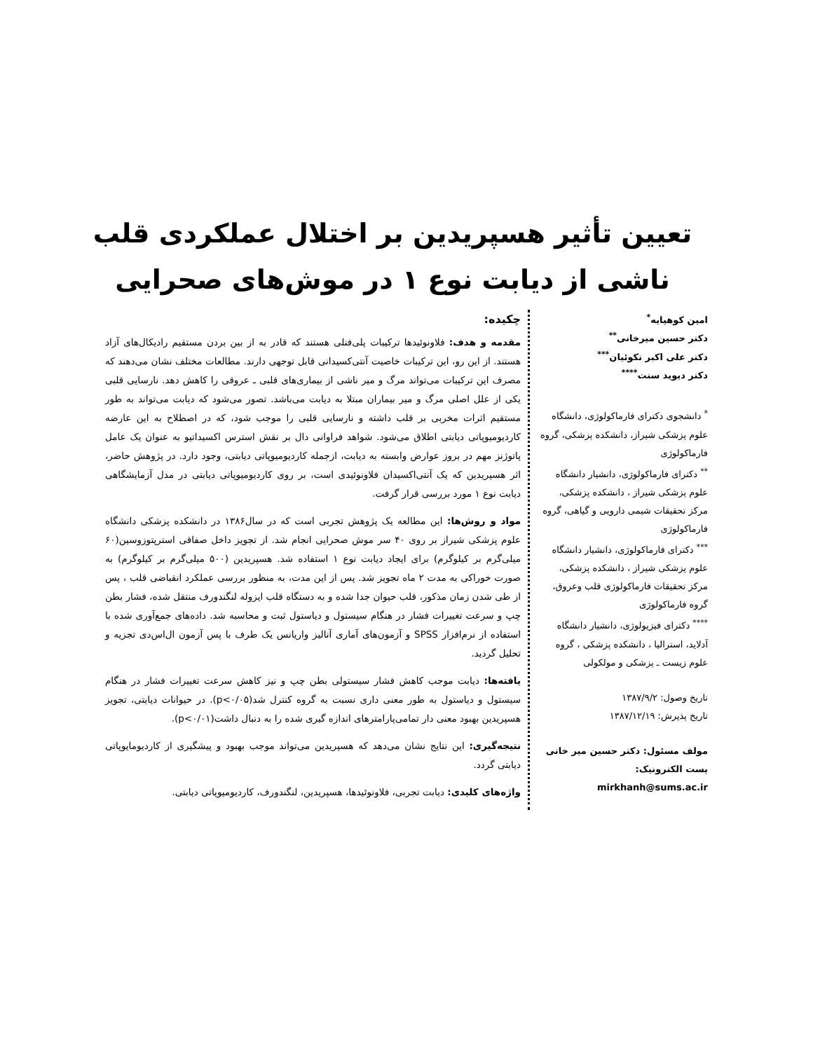تعیین تأثیر هسپریدین بر اختلال عملکردی قلب
ناشی از دیابت نوع ۱ در موش‌های صحرایی
امین کوهپایه<sup>*</sup>
دکتر حسین میرخانی<sup>**</sup>
دکتر علی اکبر نکوئیان<sup>***</sup>
دکتر دیوید سنت<sup>****</sup>
<sup>*</sup> دانشجوی دکترای فارماکولوژی، دانشگاه علوم پزشکی شیراز، دانشکده پزشکی، گروه فارماکولوژی
<sup>**</sup> دکترای فارماکولوژی، دانشیار دانشگاه علوم پزشکی شیراز ، دانشکده پزشکی، مرکز تحقیقات شیمی دارویی و گیاهی، گروه فارماکولوژی
<sup>***</sup> دکترای فارماکولوژی، دانشیار دانشگاه علوم پزشکی شیراز ، دانشکده پزشکی، مرکز تحقیقات فارماکولوژی قلب وعروق، گروه فارماکولوژی
<sup>****</sup> دکترای فیزیولوژی، دانشیار دانشگاه آدلاید، استرالیا ، دانشکده پزشکی ، گروه علوم زیست ـ پزشکی و مولکولی
تاریخ وصول: ۱۳۸۷/۹/۲
تاریخ پذیرش: ۱۳۸۷/۱۲/۱۹
مولف مسئول: دکتر حسین میر خانی
پست الکترونیک: mirkhanh@sums.ac.ir
چکیده:
مقدمه و هدف: فلاونوئیدها ترکیبات پلی‌فنلی هستند که قادر به از بین بردن مستقیم رادیکال‌های آزاد هستند. از این رو، این ترکیبات خاصیت آنتی‌کسیدانی قابل توجهی دارند. مطالعات مختلف نشان می‌دهند که مصرف این ترکیبات می‌تواند مرگ و میر ناشی از بیماری‌های قلبی ـ عروقی را کاهش دهد. نارسایی قلبی یکی از علل اصلی مرگ و میر بیماران مبتلا به دیابت می‌باشد. تصور می‌شود که دیابت می‌تواند به طور مستقیم اثرات مخربی بر قلب داشته و نارسایی قلبی را موجب شود، که در اصطلاح به این عارضه کاردیومیوپاتی دیابتی اطلاق می‌شود. شواهد فراوانی دال بر نقش استرس اکسیداتیو به عنوان یک عامل پاتوژنز مهم در بروز عوارض وابسته به دیابت، ازجمله کاردیومیوپاتی دیابتی، وجود دارد. در پژوهش حاضر، اثر هسپریدین که یک آنتی‌اکسیدان فلاونوئیدی است، بر روی کاردیومیوپاتی دیابتی در مدل آزمایشگاهی دیابت نوع ۱ مورد بررسی قرار گرفت.
مواد و روش‌ها: این مطالعه یک پژوهش تجربی است که در سال۱۳۸۶ در دانشکده پزشکی دانشگاه علوم پزشکی شیراز بر روی ۴۰ سر موش صحرایی انجام شد. از تجویز داخل صفاقی استرپتوزوسین(۶۰ میلی‌گرم بر کیلوگرم) برای ایجاد دیابت نوع ۱ استفاده شد. هسپریدین (۵۰۰ میلی‌گرم بر کیلوگرم) به صورت خوراکی به مدت ۲ ماه تجویز شد. پس از این مدت، به منظور بررسی عملکرد انقباضی قلب ، پس از طی شدن زمان مذکور، قلب حیوان جدا شده و به دستگاه قلب ایزوله لنگندورف منتقل شده، فشار بطن چپ و سرعت تغییرات فشار در هنگام سیستول و دیاستول ثبت و محاسبه شد. داده‌های جمع‌آوری شده با استفاده از نرم‌افزار SPSS و آزمون‌های آماری آنالیز واریانس یک طرف با پس آزمون ال‌اس‌دی تجزیه و تحلیل گردید.
یافته‌ها: دیابت موجب کاهش فشار سیستولی بطن چپ و نیز کاهش سرعت تغییرات فشار در هنگام سیستول و دیاستول به طور معنی داری نسبت به گروه کنترل شد(p<۰/۰۵). در حیوانات دیابتی، تجویز هسپریدین بهبود معنی دار تمامی‌پارامترهای اندازه گیری شده را به دنبال داشت(p<۰/۰۱).
نتیجه‌گیری: این نتایج نشان می‌دهد که هسپریدین می‌تواند موجب بهبود و پیشگیری از کاردیومایوپاتی دیابتی گردد.
واژه‌های کلیدی: دیابت تجربی، فلاونوئیدها، هسپریدین، لنگندورف، کاردیومیوپاتی دیابتی.